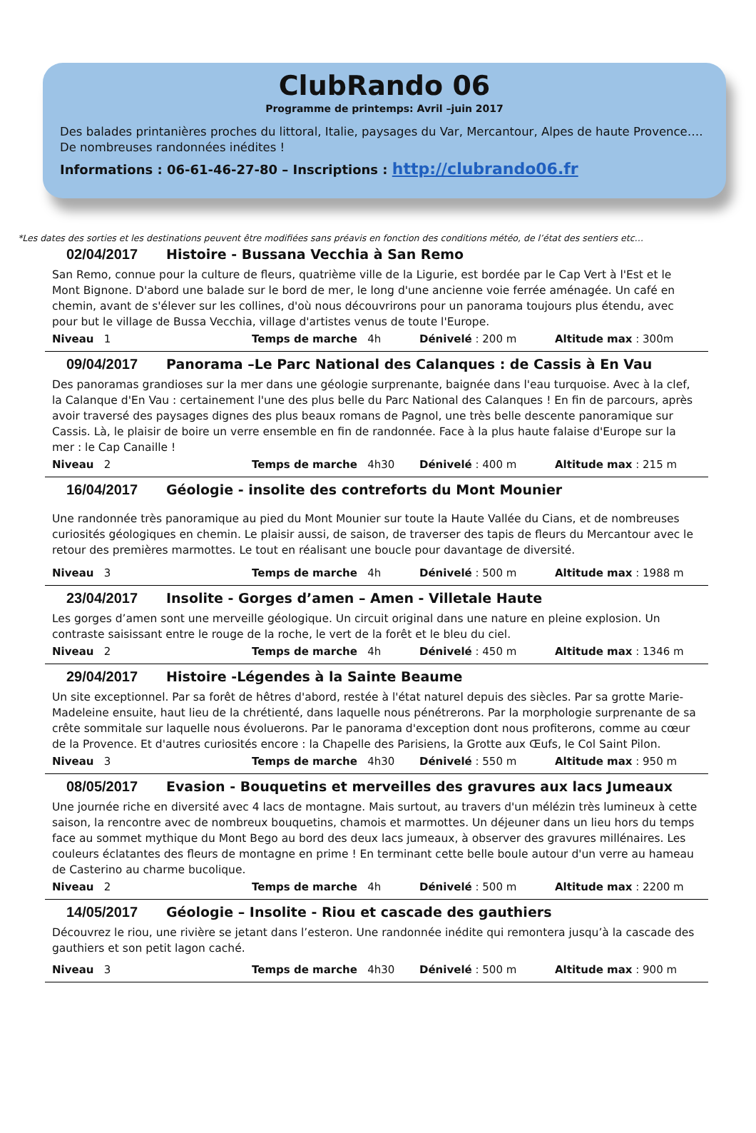ClubRando 06
Programme de printemps: Avril –juin 2017
Des balades printanières proches du littoral, Italie, paysages du Var, Mercantour, Alpes de haute Provence…. De nombreuses randonnées inédites !
Informations : 06-61-46-27-80 – Inscriptions : http://clubrando06.fr
*Les dates des sorties et les destinations peuvent être modifiées sans préavis en fonction des conditions météo, de l’état des sentiers etc…
02/04/2017 Histoire - Bussana Vecchia à San Remo
San Remo, connue pour la culture de fleurs, quatrième ville de la Ligurie, est bordée par le Cap Vert à l'Est et le Mont Bignone. D'abord une balade sur le bord de mer, le long d'une ancienne voie ferrée aménagée. Un café en chemin, avant de s'élever sur les collines, d'où nous découvrirons pour un panorama toujours plus étendu, avec pour but le village de Bussa Vecchia, village d'artistes venus de toute l'Europe.
Niveau 1 Temps de marche 4h Dénivelé : 200 m Altitude max : 300m
09/04/2017 Panorama –Le Parc National des Calanques : de Cassis à En Vau
Des panoramas grandioses sur la mer dans une géologie surprenante, baignée dans l'eau turquoise. Avec à la clef, la Calanque d'En Vau : certainement l'une des plus belle du Parc National des Calanques ! En fin de parcours, après avoir traversé des paysages dignes des plus beaux romans de Pagnol, une très belle descente panoramique sur Cassis. Là, le plaisir de boire un verre ensemble en fin de randonnée. Face à la plus haute falaise d'Europe sur la mer : le Cap Canaille !
Niveau 2 Temps de marche 4h30 Dénivelé : 400 m Altitude max : 215 m
16/04/2017 Géologie - insolite des contreforts du Mont Mounier
Une randonnée très panoramique au pied du Mont Mounier sur toute la Haute Vallée du Cians, et de nombreuses curiosités géologiques en chemin. Le plaisir aussi, de saison, de traverser des tapis de fleurs du Mercantour avec le retour des premières marmottes. Le tout en réalisant une boucle pour davantage de diversité.
Niveau 3 Temps de marche 4h Dénivelé : 500 m Altitude max : 1988 m
23/04/2017 Insolite - Gorges d’amen – Amen - Villetale Haute
Les gorges d’amen sont une merveille géologique. Un circuit original dans une nature en pleine explosion. Un contraste saisissant entre le rouge de la roche, le vert de la forêt et le bleu du ciel.
Niveau 2 Temps de marche 4h Dénivelé : 450 m Altitude max : 1346 m
29/04/2017 Histoire -Légendes à la Sainte Beaume
Un site exceptionnel. Par sa forêt de hêtres d'abord, restée à l'état naturel depuis des siècles. Par sa grotte Marie-Madeleine ensuite, haut lieu de la chrétienté, dans laquelle nous pénétrerons. Par la morphologie surprenante de sa crête sommitale sur laquelle nous évoluerons. Par le panorama d'exception dont nous profiterons, comme au cœur de la Provence. Et d'autres curiosités encore : la Chapelle des Parisiens, la Grotte aux Œufs, le Col Saint Pilon.
Niveau 3 Temps de marche 4h30 Dénivelé : 550 m Altitude max : 950 m
08/05/2017 Evasion - Bouquetins et merveilles des gravures aux lacs Jumeaux
Une journée riche en diversité avec 4 lacs de montagne. Mais surtout, au travers d'un mélézin très lumineux à cette saison, la rencontre avec de nombreux bouquetins, chamois et marmottes. Un déjeuner dans un lieu hors du temps face au sommet mythique du Mont Bego au bord des deux lacs jumeaux, à observer des gravures millénaires. Les couleurs éclatantes des fleurs de montagne en prime ! En terminant cette belle boule autour d'un verre au hameau de Casterino au charme bucolique.
Niveau 2 Temps de marche 4h Dénivelé : 500 m Altitude max : 2200 m
14/05/2017 Géologie – Insolite - Riou et cascade des gauthiers
Découvrez le riou, une rivière se jetant dans l’esteron. Une randonnée inédite qui remontera jusqu’à la cascade des gauthiers et son petit lagon caché.
Niveau 3 Temps de marche 4h30 Dénivelé : 500 m Altitude max : 900 m